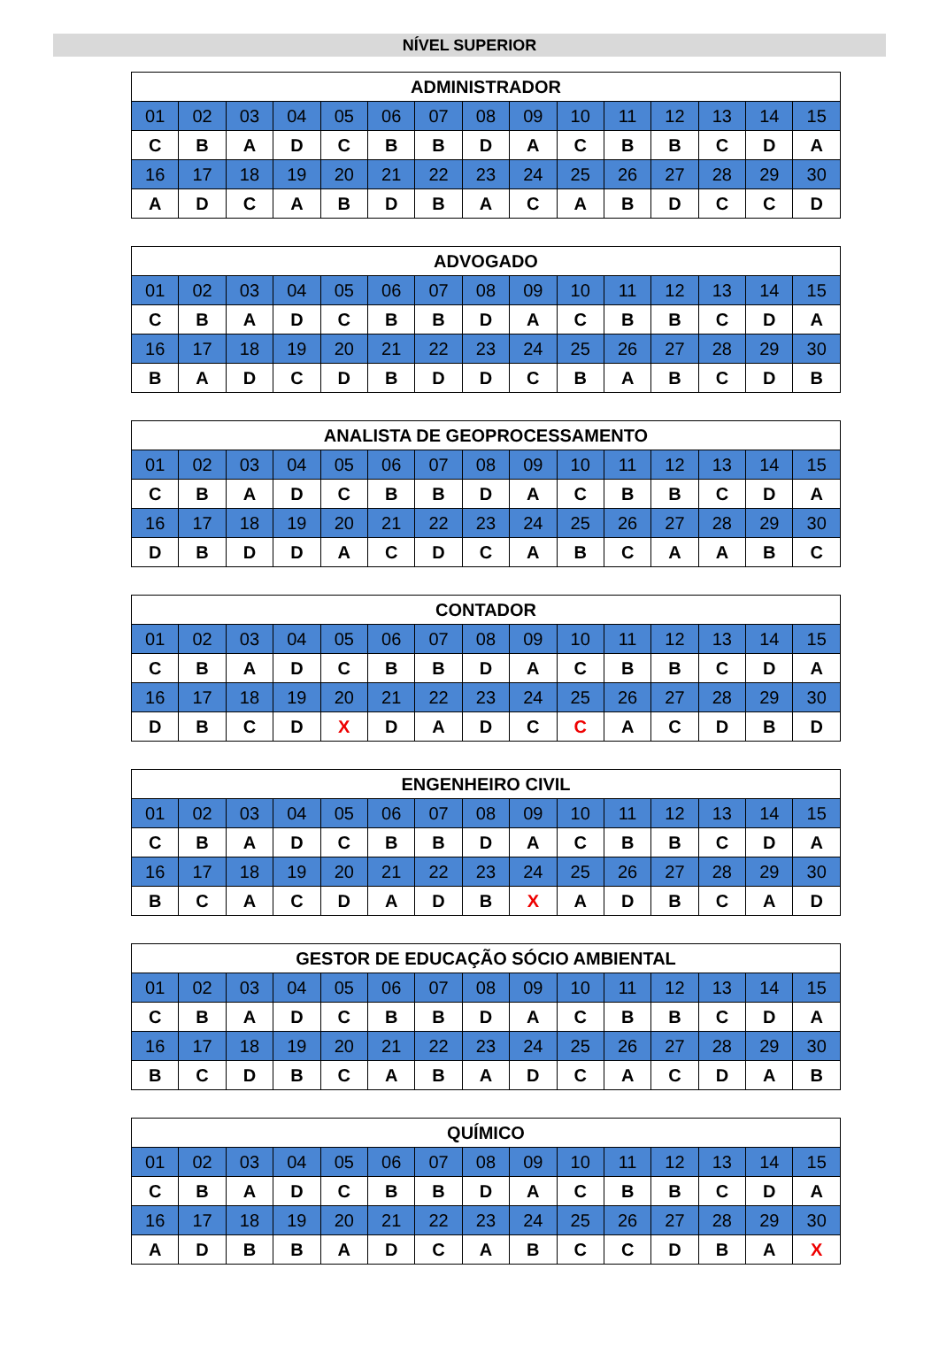NÍVEL SUPERIOR
| ADMINISTRADOR | | | | | | | | | | | | | | |
| --- | --- | --- | --- | --- | --- | --- | --- | --- | --- | --- | --- | --- | --- | --- |
| 01 | 02 | 03 | 04 | 05 | 06 | 07 | 08 | 09 | 10 | 11 | 12 | 13 | 14 | 15 |
| C | B | A | D | C | B | B | D | A | C | B | B | C | D | A |
| 16 | 17 | 18 | 19 | 20 | 21 | 22 | 23 | 24 | 25 | 26 | 27 | 28 | 29 | 30 |
| A | D | C | A | B | D | B | A | C | A | B | D | C | C | D |
| ADVOGADO | | | | | | | | | | | | | | |
| --- | --- | --- | --- | --- | --- | --- | --- | --- | --- | --- | --- | --- | --- | --- |
| 01 | 02 | 03 | 04 | 05 | 06 | 07 | 08 | 09 | 10 | 11 | 12 | 13 | 14 | 15 |
| C | B | A | D | C | B | B | D | A | C | B | B | C | D | A |
| 16 | 17 | 18 | 19 | 20 | 21 | 22 | 23 | 24 | 25 | 26 | 27 | 28 | 29 | 30 |
| B | A | D | C | D | B | D | D | C | B | A | B | C | D | B |
| ANALISTA DE GEOPROCESSAMENTO | | | | | | | | | | | | | | |
| --- | --- | --- | --- | --- | --- | --- | --- | --- | --- | --- | --- | --- | --- | --- |
| 01 | 02 | 03 | 04 | 05 | 06 | 07 | 08 | 09 | 10 | 11 | 12 | 13 | 14 | 15 |
| C | B | A | D | C | B | B | D | A | C | B | B | C | D | A |
| 16 | 17 | 18 | 19 | 20 | 21 | 22 | 23 | 24 | 25 | 26 | 27 | 28 | 29 | 30 |
| D | B | D | D | A | C | D | C | A | B | C | A | A | B | C |
| CONTADOR | | | | | | | | | | | | | | |
| --- | --- | --- | --- | --- | --- | --- | --- | --- | --- | --- | --- | --- | --- | --- |
| 01 | 02 | 03 | 04 | 05 | 06 | 07 | 08 | 09 | 10 | 11 | 12 | 13 | 14 | 15 |
| C | B | A | D | C | B | B | D | A | C | B | B | C | D | A |
| 16 | 17 | 18 | 19 | 20 | 21 | 22 | 23 | 24 | 25 | 26 | 27 | 28 | 29 | 30 |
| D | B | C | D | X | D | A | D | C | C | A | C | D | B | D |
| ENGENHEIRO CIVIL | | | | | | | | | | | | | | |
| --- | --- | --- | --- | --- | --- | --- | --- | --- | --- | --- | --- | --- | --- | --- |
| 01 | 02 | 03 | 04 | 05 | 06 | 07 | 08 | 09 | 10 | 11 | 12 | 13 | 14 | 15 |
| C | B | A | D | C | B | B | D | A | C | B | B | C | D | A |
| 16 | 17 | 18 | 19 | 20 | 21 | 22 | 23 | 24 | 25 | 26 | 27 | 28 | 29 | 30 |
| B | C | A | C | D | A | D | B | X | A | D | B | C | A | D |
| GESTOR DE EDUCAÇÃO SÓCIO AMBIENTAL | | | | | | | | | | | | | | |
| --- | --- | --- | --- | --- | --- | --- | --- | --- | --- | --- | --- | --- | --- | --- |
| 01 | 02 | 03 | 04 | 05 | 06 | 07 | 08 | 09 | 10 | 11 | 12 | 13 | 14 | 15 |
| C | B | A | D | C | B | B | D | A | C | B | B | C | D | A |
| 16 | 17 | 18 | 19 | 20 | 21 | 22 | 23 | 24 | 25 | 26 | 27 | 28 | 29 | 30 |
| B | C | D | B | C | A | B | A | D | C | A | C | D | A | B |
| QUÍMICO | | | | | | | | | | | | | | |
| --- | --- | --- | --- | --- | --- | --- | --- | --- | --- | --- | --- | --- | --- | --- |
| 01 | 02 | 03 | 04 | 05 | 06 | 07 | 08 | 09 | 10 | 11 | 12 | 13 | 14 | 15 |
| C | B | A | D | C | B | B | D | A | C | B | B | C | D | A |
| 16 | 17 | 18 | 19 | 20 | 21 | 22 | 23 | 24 | 25 | 26 | 27 | 28 | 29 | 30 |
| A | D | B | B | A | D | C | A | B | C | C | D | B | A | X |